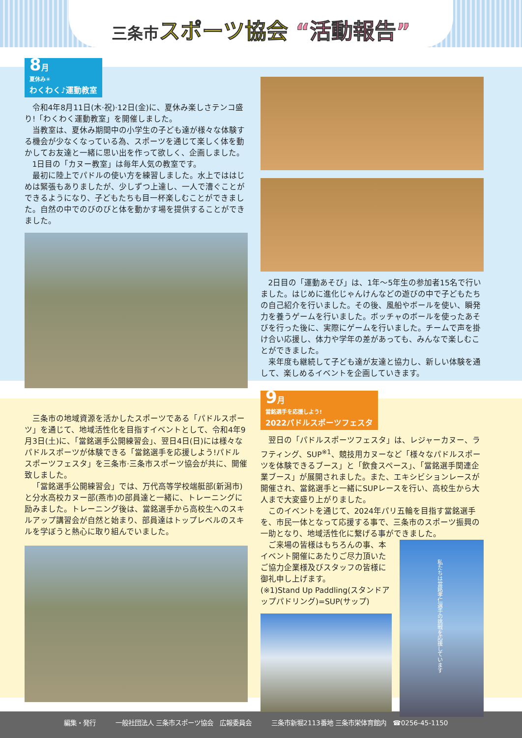三条市 スポーツ協会 “活動報告”
8月 夏休み☀ わくわく♪運動教室
令和4年8月11日(木·祝)·12日(金)に、夏休み楽しさテンコ盛り!「わくわく運動教室」を開催しました。
当教室は、夏休み期間中の小学生の子ども達が様々な体験する機会が少なくなっている為、スポーツを通じて楽しく体を動かしてお友達と一緒に思い出を作って欲しく、企画しました。
1日目の「カヌー教室」は毎年人気の教室です。
最初に陸上でパドルの使い方を練習しました。水上でははじめは緊張もありましたが、少しずつ上達し、一人で漕ぐことができるようになり、子どもたちも目一杯楽しむことができました。自然の中でのびのびと体を動かす場を提供することができました。
2日目の「運動あそび」は、1年～5年生の参加者15名で行いました。はじめに進化じゃんけんなどの遊びの中で子どもたちの自己紹介を行いました。その後、風船やボールを使い、瞬発力を養うゲームを行いました。ボッチャのボールを使ったあそびを行った後に、実際にゲームを行いました。チームで声を掛け合い応援し、体力や学年の差があっても、みんなで楽しむことができました。
来年度も継続して子ども達が友達と協力し、新しい体験を通して、楽しめるイベントを企画していきます。
三条市の地域資源を活かしたスポーツである「パドルスポーツ」を通じて、地域活性化を目指すイベントとして、令和4年9月3日(土)に、「當銘選手公開練習会」、翌日4日(日)には様々なパドルスポーツが体験できる「當銘選手を応援しよう!パドルスポーツフェスタ」を三条市·三条市スポーツ協会が共に、開催致しました。
「當銘選手公開練習会」では、万代高等学校端艇部(新潟市)と分水高校カヌー部(燕市)の部員達と一緒に、トレーニングに励みました。トレーニング後は、當銘選手から高校生へのスキルアップ講習会が自然と始まり、部員達はトップレベルのスキルを学ぼうと熱心に取り組んでいました。
9月 當銘選手を応援しよう! 2022パドルスポーツフェスタ
翌日の「パドルスポーツフェスタ」は、レジャーカヌー、ラフティング、SUP<sup>※1</sup>、競技用カヌーなど「様々なパドルスポーツを体験できるブース」と「飲食スペース」、「當銘選手関連企業ブース」が展開されました。また、エキシビションレースが開催され、當銘選手と一緒にSUPレースを行い、高校生から大人まで大変盛り上がりました。
このイベントを通じて、2024年パリ五輪を目指す當銘選手を、市民一体となって応援する事で、三条市のスポーツ振興の一助となり、地域活性化に繋げる事ができました。
ご来場の皆様はもちろんの事、本イベント開催にあたりご尽力頂いたご協力企業様及びスタッフの皆様に御礼申し上げます。
(※1)Stand Up Paddling(スタンドアップパドリング)=SUP(サップ)
私たちは當銘孝仁選手の挑戦を応援しています
編集・発行 一般社団法人 三条市スポーツ協会　広報委員会 三条市新堀2113番地 三条市栄体育館内　☎0256-45-1150